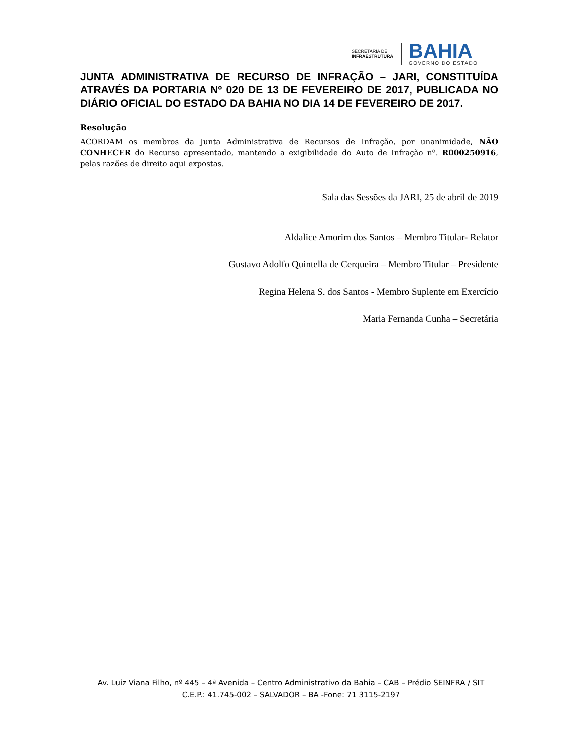SECRETARIA DE
INFRAESTRUTURA
BAHIA
GOVERNO DO ESTADO
JUNTA ADMINISTRATIVA DE RECURSO DE INFRAÇÃO – JARI, CONSTITUÍDA ATRAVÉS DA PORTARIA Nº 020 DE 13 DE FEVEREIRO DE 2017, PUBLICADA NO DIÁRIO OFICIAL DO ESTADO DA BAHIA NO DIA 14 DE FEVEREIRO DE 2017.
Resolução
ACORDAM os membros da Junta Administrativa de Recursos de Infração, por unanimidade, NÃO CONHECER do Recurso apresentado, mantendo a exigibilidade do Auto de Infração nº. R000250916, pelas razões de direito aqui expostas.
Sala das Sessões da JARI, 25 de abril de 2019
Aldalice Amorim dos Santos – Membro Titular- Relator
Gustavo Adolfo Quintella de Cerqueira – Membro Titular – Presidente
Regina Helena S. dos Santos - Membro Suplente em Exercício
Maria Fernanda Cunha – Secretária
Av. Luiz Viana Filho, nº 445 – 4ª Avenida – Centro Administrativo da Bahia – CAB – Prédio SEINFRA / SIT
C.E.P.: 41.745-002 – SALVADOR – BA -Fone: 71 3115-2197